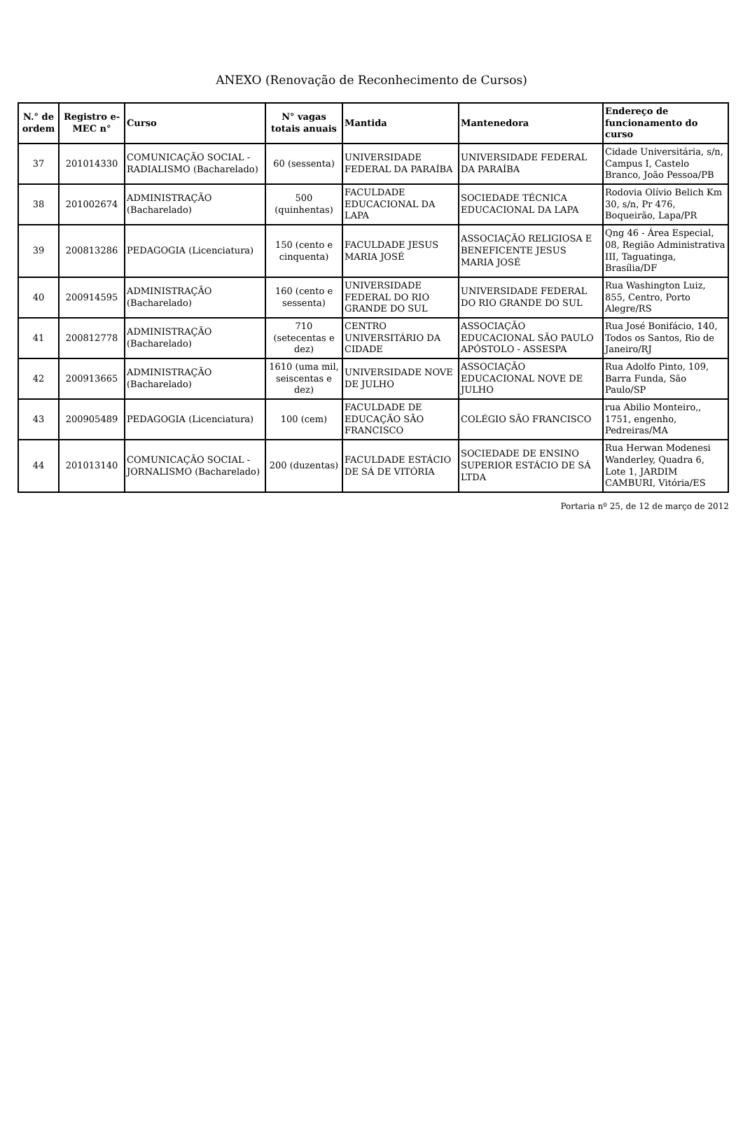ANEXO (Renovação de Reconhecimento de Cursos)
| N.° de ordem | Registro e-MEC n° | Curso | N° vagas totais anuais | Mantida | Mantenedora | Endereço de funcionamento do curso |
| --- | --- | --- | --- | --- | --- | --- |
| 37 | 201014330 | COMUNICAÇÃO SOCIAL - RADIALISMO (Bacharelado) | 60 (sessenta) | UNIVERSIDADE FEDERAL DA PARAÍBA | UNIVERSIDADE FEDERAL DA PARAÍBA | Cidade Universitária, s/n, Campus I, Castelo Branco, João Pessoa/PB |
| 38 | 201002674 | ADMINISTRAÇÃO (Bacharelado) | 500 (quinhentas) | FACULDADE EDUCACIONAL DA LAPA | SOCIEDADE TÉCNICA EDUCACIONAL DA LAPA | Rodovia Olívio Belich Km 30, s/n, Pr 476, Boqueirão, Lapa/PR |
| 39 | 200813286 | PEDAGOGIA (Licenciatura) | 150 (cento e cinquenta) | FACULDADE JESUS MARIA JOSÉ | ASSOCIAÇÃO RELIGIOSA E BENEFICENTE JESUS MARIA JOSÉ | Qng 46 - Área Especial, 08, Região Administrativa III, Taguatinga, Brasília/DF |
| 40 | 200914595 | ADMINISTRAÇÃO (Bacharelado) | 160 (cento e sessenta) | UNIVERSIDADE FEDERAL DO RIO GRANDE DO SUL | UNIVERSIDADE FEDERAL DO RIO GRANDE DO SUL | Rua Washington Luiz, 855, Centro, Porto Alegre/RS |
| 41 | 200812778 | ADMINISTRAÇÃO (Bacharelado) | 710 (setecentas e dez) | CENTRO UNIVERSITÁRIO DA CIDADE | ASSOCIAÇÃO EDUCACIONAL SÃO PAULO APÓSTOLO - ASSESPA | Rua José Bonifácio, 140, Todos os Santos, Rio de Janeiro/RJ |
| 42 | 200913665 | ADMINISTRAÇÃO (Bacharelado) | 1610 (uma mil, seiscentas e dez) | UNIVERSIDADE NOVE DE JULHO | ASSOCIAÇÃO EDUCACIONAL NOVE DE JULHO | Rua Adolfo Pinto, 109, Barra Funda, São Paulo/SP |
| 43 | 200905489 | PEDAGOGIA (Licenciatura) | 100 (cem) | FACULDADE DE EDUCAÇÃO SÃO FRANCISCO | COLÉGIO SÃO FRANCISCO | rua Abilio Monteiro,, 1751, engenho, Pedreiras/MA |
| 44 | 201013140 | COMUNICAÇÃO SOCIAL - JORNALISMO (Bacharelado) | 200 (duzentas) | FACULDADE ESTÁCIO DE SÁ DE VITÓRIA | SOCIEDADE DE ENSINO SUPERIOR ESTÁCIO DE SÁ LTDA | Rua Herwan Modenesi Wanderley, Quadra 6, Lote 1, JARDIM CAMBURI, Vitória/ES |
Portaria nº 25, de 12 de março de 2012